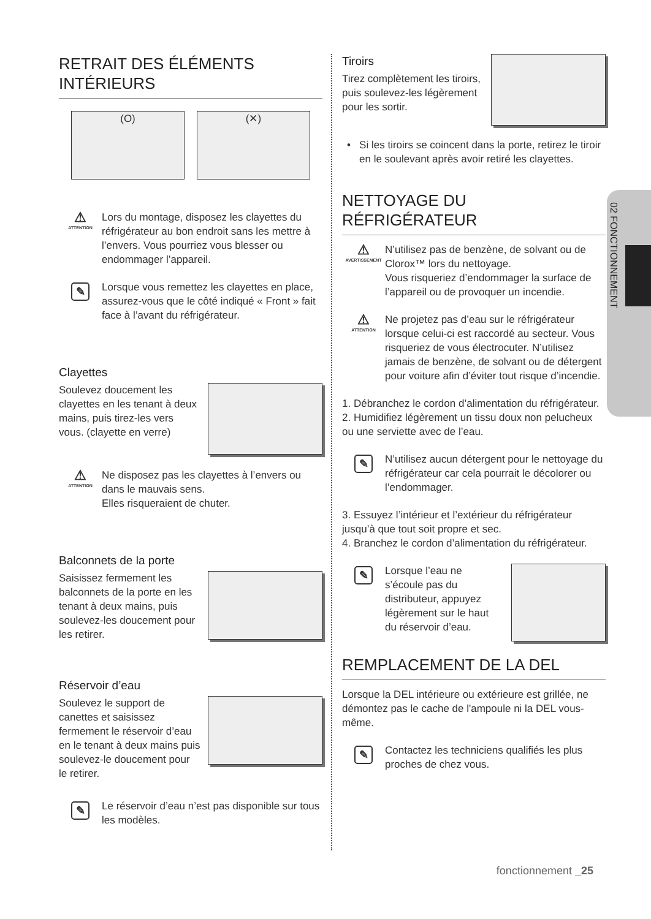02 FONCTIONNEMENT
RETRAIT DES ÉLÉMENTS INTÉRIEURS
(O) (✕)
⚠
ATTENTION
Lors du montage, disposez les clayettes du réfrigérateur au bon endroit sans les mettre à l’envers. Vous pourriez vous blesser ou endommager l’appareil.
✎
Lorsque vous remettez les clayettes en place, assurez-vous que le côté indiqué « Front » fait face à l’avant du réfrigérateur.
Clayettes
Soulevez doucement les clayettes en les tenant à deux mains, puis tirez-les vers vous. (clayette en verre)
⚠
ATTENTION
Ne disposez pas les clayettes à l’envers ou dans le mauvais sens.
Elles risqueraient de chuter.
Balconnets de la porte
Saisissez fermement les balconnets de la porte en les tenant à deux mains, puis soulevez-les doucement pour les retirer.
Réservoir d’eau
Soulevez le support de canettes et saisissez fermement le réservoir d’eau en le tenant à deux mains puis soulevez-le doucement pour le retirer.
✎
Le réservoir d’eau n’est pas disponible sur tous les modèles.
Tiroirs
Tirez complètement les tiroirs, puis soulevez-les légèrement pour les sortir.
• Si les tiroirs se coincent dans la porte, retirez le tiroir en le soulevant après avoir retiré les clayettes.
NETTOYAGE DU RÉFRIGÉRATEUR
⚠
AVERTISSEMENT
N’utilisez pas de benzène, de solvant ou de Clorox™ lors du nettoyage.
Vous risqueriez d’endommager la surface de l’appareil ou de provoquer un incendie.
⚠
ATTENTION
Ne projetez pas d’eau sur le réfrigérateur lorsque celui-ci est raccordé au secteur. Vous risqueriez de vous électrocuter. N’utilisez jamais de benzène, de solvant ou de détergent pour voiture afin d’éviter tout risque d’incendie.
1. Débranchez le cordon d’alimentation du réfrigérateur.
2. Humidifiez légèrement un tissu doux non pelucheux ou une serviette avec de l’eau.
✎
N’utilisez aucun détergent pour le nettoyage du réfrigérateur car cela pourrait le décolorer ou l’endommager.
3. Essuyez l’intérieur et l’extérieur du réfrigérateur jusqu’à que tout soit propre et sec.
4. Branchez le cordon d’alimentation du réfrigérateur.
✎
Lorsque l’eau ne s’écoule pas du distributeur, appuyez légèrement sur le haut du réservoir d’eau.
REMPLACEMENT DE LA DEL
Lorsque la DEL intérieure ou extérieure est grillée, ne démontez pas le cache de l'ampoule ni la DEL vous-même.
✎
Contactez les techniciens qualifiés les plus proches de chez vous.
fonctionnement _25